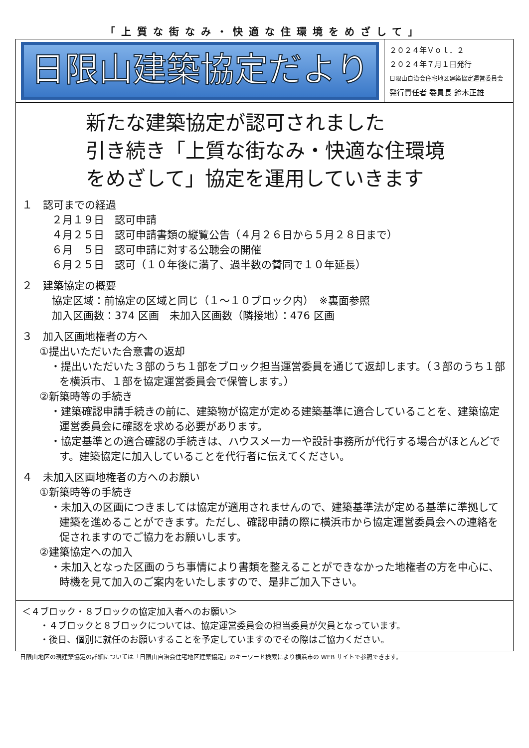「上質な街なみ・快適な住環境をめざして」
日限山建築協定だより
２０２４年Ｖｏｌ．２
２０２４年７月１日発行
日限山自治会住宅地区建築協定運営委員会
発行責任者 委員長 鈴木正雄
新たな建築協定が認可されました
引き続き「上質な街なみ・快適な住環境
をめざして」協定を運用していきます
１　認可までの経過
２月１９日　認可申請
４月２５日　認可申請書類の縦覧公告（４月２６日から５月２８日まで）
６月　５日　認可申請に対する公聴会の開催
６月２５日　認可（１０年後に満了、過半数の賛同で１０年延長）
２　建築協定の概要
協定区域：前協定の区域と同じ（１～１０ブロック内）　※裏面参照
加入区画数：374 区画　未加入区画数（隣接地）：476 区画
３　加入区画地権者の方へ
①提出いただいた合意書の返却
・提出いただいた３部のうち１部をブロック担当運営委員を通じて返却します。（３部のうち１部を横浜市、１部を協定運営委員会で保管します。）
②新築時等の手続き
・建築確認申請手続きの前に、建築物が協定が定める建築基準に適合していることを、建築協定運営委員会に確認を求める必要があります。
・協定基準との適合確認の手続きは、ハウスメーカーや設計事務所が代行する場合がほとんどです。建築協定に加入していることを代行者に伝えてください。
４　未加入区画地権者の方へのお願い
①新築時等の手続き
・未加入の区画につきましては協定が適用されませんので、建築基準法が定める基準に準拠して建築を進めることができます。ただし、確認申請の際に横浜市から協定運営委員会への連絡を促されますのでご協力をお願いします。
②建築協定への加入
・未加入となった区画のうち事情により書類を整えることができなかった地権者の方を中心に、時機を見て加入のご案内をいたしますので、是非ご加入下さい。
＜４ブロック・８ブロックの協定加入者へのお願い＞
　　・４ブロックと８ブロックについては、協定運営委員会の担当委員が欠員となっています。
　　・後日、個別に就任のお願いすることを予定していますのでその際はご協力ください。
日限山地区の現建築協定の詳細については「日限山自治会住宅地区建築協定」のキーワード検索により横浜市の WEB サイトで参照できます。